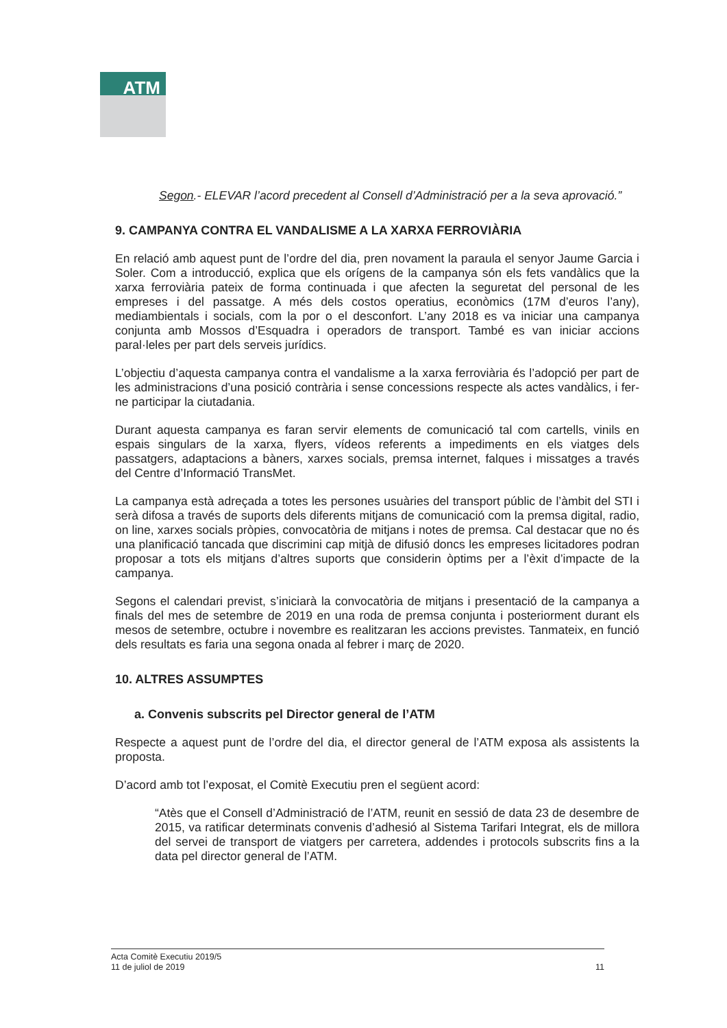ATM
Segon.- ELEVAR l’acord precedent al Consell d’Administració per a la seva aprovació.”
9. CAMPANYA CONTRA EL VANDALISME A LA XARXA FERROVIÀRIA
En relació amb aquest punt de l’ordre del dia, pren novament la paraula el senyor Jaume Garcia i Soler. Com a introducció, explica que els orígens de la campanya són els fets vandàlics que la xarxa ferroviària pateix de forma continuada i que afecten la seguretat del personal de les empreses i del passatge. A més dels costos operatius, econòmics (17M d’euros l’any), mediambientals i socials, com la por o el desconfort. L’any 2018 es va iniciar una campanya conjunta amb Mossos d’Esquadra i operadors de transport. També es van iniciar accions paral·leles per part dels serveis jurídics.
L’objectiu d’aquesta campanya contra el vandalisme a la xarxa ferroviària és l’adopció per part de les administracions d’una posició contrària i sense concessions respecte als actes vandàlics, i fer-ne participar la ciutadania.
Durant aquesta campanya es faran servir elements de comunicació tal com cartells, vinils en espais singulars de la xarxa, flyers, vídeos referents a impediments en els viatges dels passatgers, adaptacions a bàners, xarxes socials, premsa internet, falques i missatges a través del Centre d’Informació TransMet.
La campanya està adreçada a totes les persones usuàries del transport públic de l’àmbit del STI i serà difosa a través de suports dels diferents mitjans de comunicació com la premsa digital, radio, on line, xarxes socials pròpies, convocatòria de mitjans i notes de premsa. Cal destacar que no és una planificació tancada que discrimini cap mitjà de difusió doncs les empreses licitadores podran proposar a tots els mitjans d’altres suports que considerin òptims per a l’èxit d’impacte de la campanya.
Segons el calendari previst, s’iniciarà la convocatòria de mitjans i presentació de la campanya a finals del mes de setembre de 2019 en una roda de premsa conjunta i posteriorment durant els mesos de setembre, octubre i novembre es realitzaran les accions previstes. Tanmateix, en funció dels resultats es faria una segona onada al febrer i març de 2020.
10. ALTRES ASSUMPTES
a. Convenis subscrits pel Director general de l’ATM
Respecte a aquest punt de l’ordre del dia, el director general de l’ATM exposa als assistents la proposta.
D’acord amb tot l’exposat, el Comitè Executiu pren el següent acord:
“Atès que el Consell d’Administració de l’ATM, reunit en sessió de data 23 de desembre de 2015, va ratificar determinats convenis d’adhesió al Sistema Tarifari Integrat, els de millora del servei de transport de viatgers per carretera, addendes i protocols subscrits fins a la data pel director general de l’ATM.
Acta Comitè Executiu 2019/5
11 de juliol de 2019
11